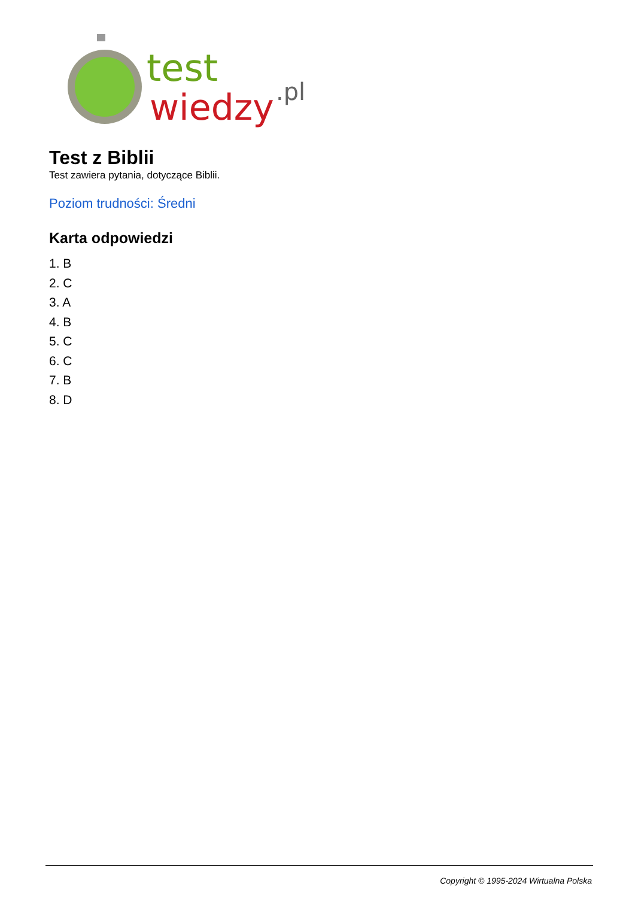test
wiedzy
.pl
Test z Biblii
Test zawiera pytania, dotyczące Biblii.
Poziom trudności: Średni
Karta odpowiedzi
1. B
2. C
3. A
4. B
5. C
6. C
7. B
8. D
Copyright © 1995-2024 Wirtualna Polska